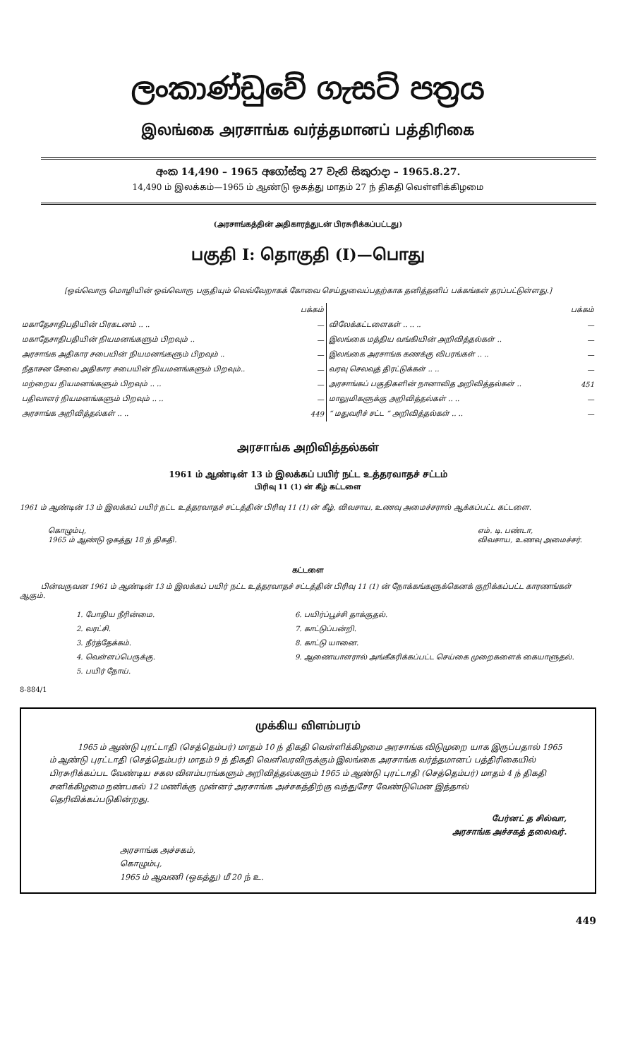ලංකාණ්ඩුවේ ගැසට් පත්‍රය
இலங்கை அரசாங்க வர்த்தமானப் பத்திரிகை
අංක 14,490 – 1965 අගෝස්තු 27 වැනි සිකුරාදා – 1965.8.27.
14,490 ம் இலக்கம்—1965 ம் ஆண்டு ஒகத்து மாதம் 27 ந் திகதி வெள்ளிக்கிழமை
(அரசாங்கத்தின் அதிகாரத்துடன் பிரசுரிக்கப்பட்டது)
பகுதி I: தொகுதி (I)—பொது
[ஒவ்வொரு மொழியின் ஒவ்வொரு பகுதியும் வெவ்வேறாகக் கோவை செய்துவைப்பதற்காக தனித்தனிப் பக்கங்கள் தரப்பட்டுள்ளது.]
| | பக்கம் | | பக்கம் |
| மகாதேசாதிபதியின் பிரகடனம் .. .. | — | விலேக்கட்டளைகள் .. .. .. | — |
| மகாதேசாதிபதியின் நியமனங்களும் பிறவும் .. | — | இலங்கை மத்திய வங்கியின் அறிவித்தல்கள் .. | — |
| அரசாங்க அதிகார சபையின் நியமனங்களும் பிறவும் .. | — | இலங்கை அரசாங்க கணக்கு விபரங்கள் .. .. | — |
| நீதாசன சேவை அதிகார சபையின் நியமனங்களும் பிறவும்.. | — | வரவு செலவுத் திரட்டுக்கள் .. .. | — |
| மற்றைய நியமனங்களும் பிறவும் .. .. | — | அரசாங்கப் பகுதிகளின் நானாவித அறிவித்தல்கள் .. | 451 |
| பதிவாளர் நியமனங்களும் பிறவும் .. .. | — | மாலுமிகளுக்கு அறிவித்தல்கள் .. .. | — |
| அரசாங்க அறிவித்தல்கள் .. .. | 449 | “ மதுவரிச் சட்ட ” அறிவித்தல்கள் .. .. | — |
அரசாங்க அறிவித்தல்கள்
1961 ம் ஆண்டின் 13 ம் இலக்கப் பயிர் நட்ட உத்தரவாதச் சட்டம்
பிரிவு 11 (1) ன் கீழ் கட்டளை
1961 ம் ஆண்டின் 13 ம் இலக்கப் பயிர் நட்ட உத்தரவாதச் சட்டத்தின் பிரிவு 11 (1) ன் கீழ், விவசாய, உணவு அமைச்சரால் ஆக்கப்பட்ட கட்டளை.
கொழும்பு,
1965 ம் ஆண்டு ஒகத்து 18 ந் திகதி.
எம். டி. பண்டா,
விவசாய, உணவு அமைச்சர்.
கட்டளை
பின்வருவன 1961 ம் ஆண்டின் 13 ம் இலக்கப் பயிர் நட்ட உத்தரவாதச் சட்டத்தின் பிரிவு 11 (1) ன் நோக்கங்களுக்கெனக் குறிக்கப்பட்ட காரணங்கள் ஆகும்.
1. போதிய நீரின்மை.
2. வரட்சி.
3. நீர்த்தேக்கம்.
4. வெள்ளப்பெருக்கு.
5. பயிர் நோய்.
6. பயிர்ப்பூச்சி தாக்குதல்.
7. காட்டுப்பன்றி.
8. காட்டு யானை.
9. ஆணையாளரால் அங்கீகரிக்கப்பட்ட செய்கை முறைகளைக் கையாளுதல்.
8-884/1
முக்கிய விளம்பரம்
1965 ம் ஆண்டு புரட்டாதி (செத்தெம்பர்) மாதம் 10 ந் திகதி வெள்ளிக்கிழமை அரசாங்க விடுமுறை யாக இருப்பதால் 1965 ம் ஆண்டு புரட்டாதி (செத்தெம்பர்) மாதம் 9 ந் திகதி வெளிவரவிருக்கும் இலங்கை அரசாங்க வர்த்தமானப் பத்திரிகையில் பிரசுரிக்கப்பட வேண்டிய சகல விளம்பரங்களும் அறிவித்தல்களும் 1965 ம் ஆண்டு புரட்டாதி (செத்தெம்பர்) மாதம் 4 ந் திகதி சனிக்கிழமை நண்பகல் 12 மணிக்கு முன்னர் அரசாங்க அச்சகத்திற்கு வந்துசேர வேண்டுமென இத்தால் தெரிவிக்கப்படுகின்றது.
பேர்னட் த சில்வா,
அரசாங்க அச்சகத் தலைவர்.
அரசாங்க அச்சகம்,
கொழும்பு,
1965 ம் ஆவணி (ஒகத்து) மீ 20 ந் உ.
449